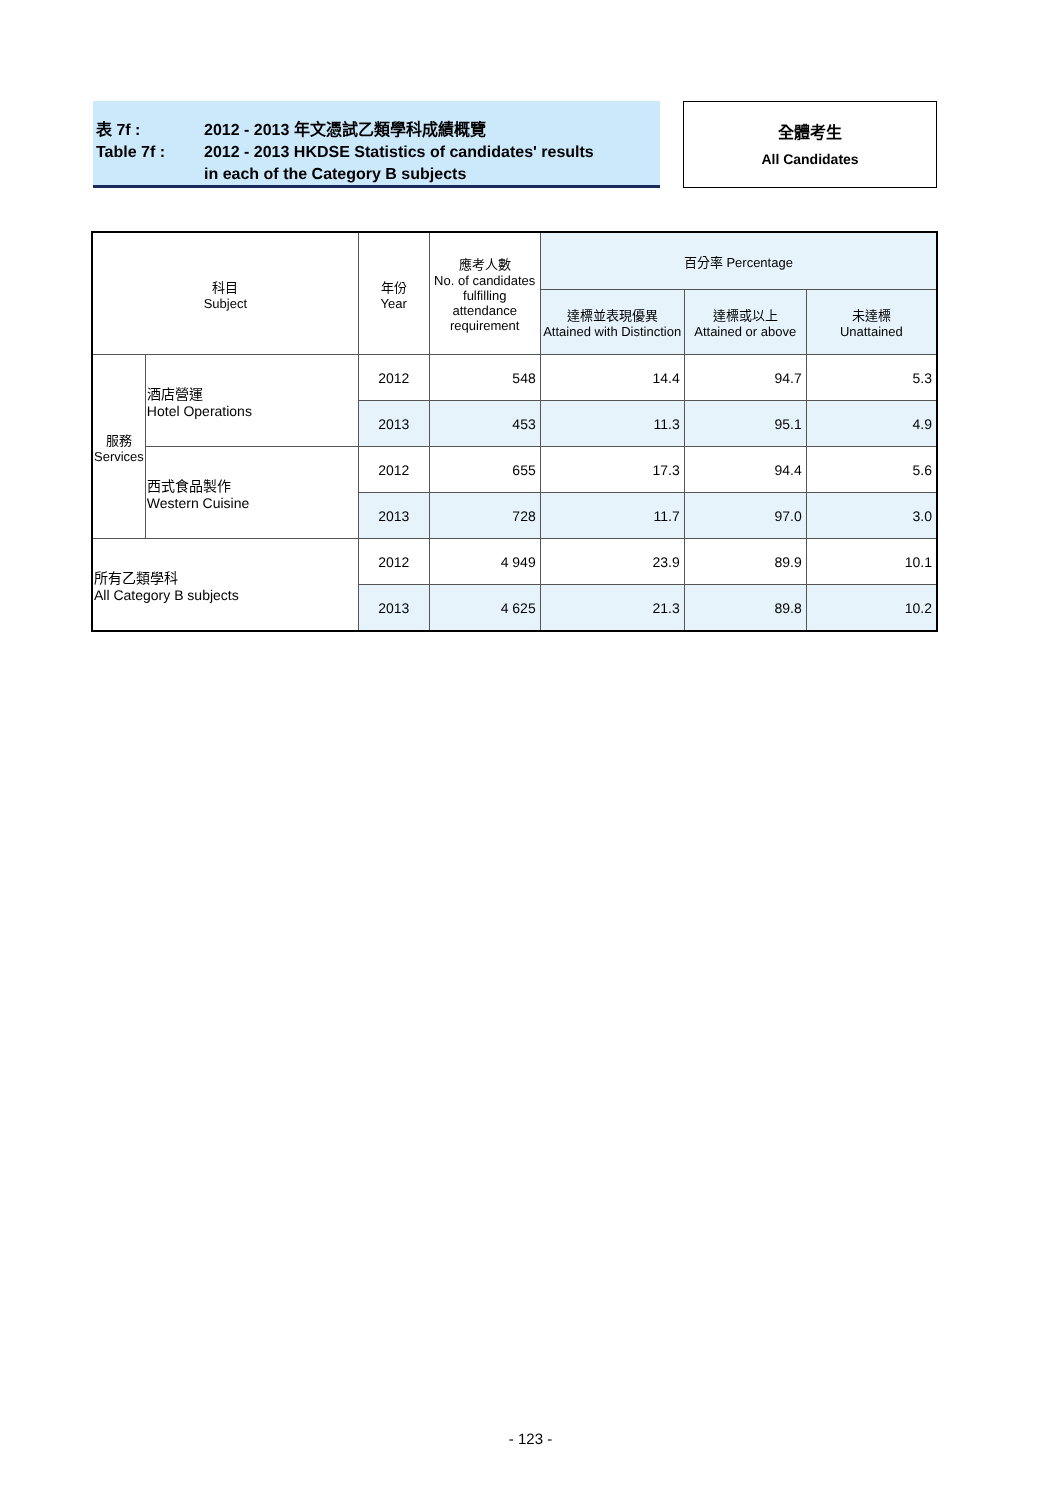表 7f : 2012 - 2013 年文憑試乙類學科成績概覽
Table 7f : 2012 - 2013 HKDSE Statistics of candidates' results
in each of the Category B subjects
全體考生
All Candidates
| 科目 Subject | | 年份 Year | 應考人數 No. of candidates fulfilling attendance requirement | 百分率 Percentage | | |
| --- | --- | --- | --- | --- | --- | --- |
| | | | | 達標並表現優異 Attained with Distinction | 達標或以上 Attained or above | 未達標 Unattained |
| 服務 Services | 酒店營運 Hotel Operations | 2012 | 548 | 14.4 | 94.7 | 5.3 |
| | | 2013 | 453 | 11.3 | 95.1 | 4.9 |
| | 西式食品製作 Western Cuisine | 2012 | 655 | 17.3 | 94.4 | 5.6 |
| | | 2013 | 728 | 11.7 | 97.0 | 3.0 |
| 所有乙類學科 All Category B subjects | | 2012 | 4 949 | 23.9 | 89.9 | 10.1 |
| | | 2013 | 4 625 | 21.3 | 89.8 | 10.2 |
- 123 -